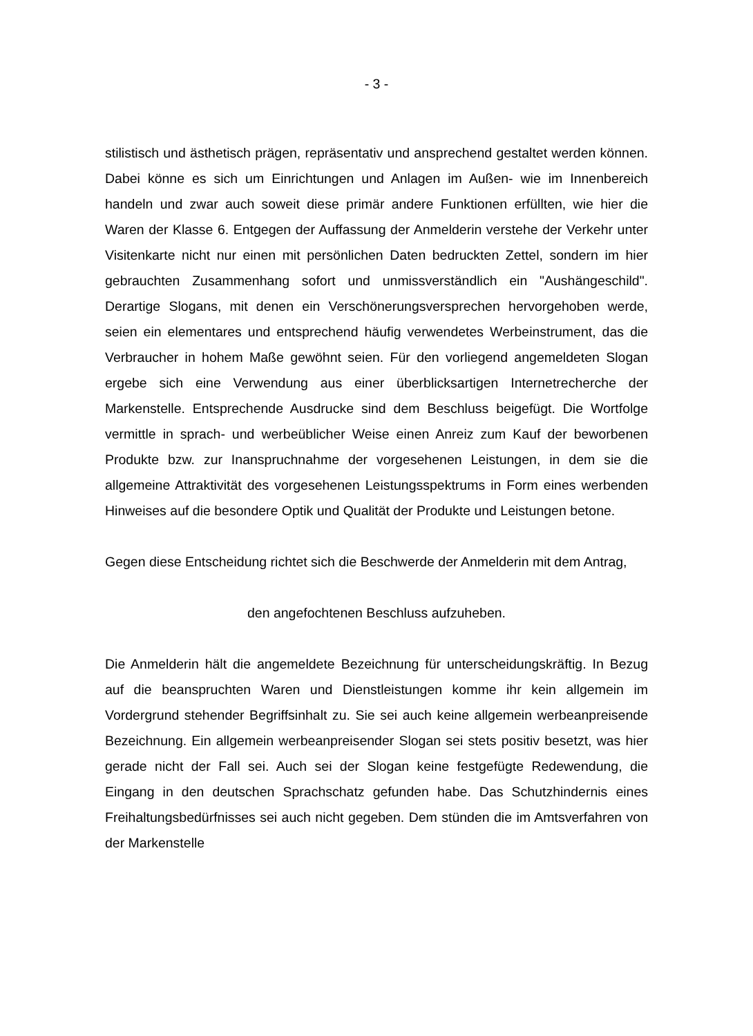- 3 -
stilistisch und ästhetisch prägen, repräsentativ und ansprechend gestaltet werden können. Dabei könne es sich um Einrichtungen und Anlagen im Außen- wie im Innenbereich handeln und zwar auch soweit diese primär andere Funktionen erfüllten, wie hier die Waren der Klasse 6. Entgegen der Auffassung der Anmelderin verstehe der Verkehr unter Visitenkarte nicht nur einen mit persönlichen Daten bedruckten Zettel, sondern im hier gebrauchten Zusammenhang sofort und unmissverständlich ein "Aushängeschild". Derartige Slogans, mit denen ein Verschönerungsversprechen hervorgehoben werde, seien ein elementares und entsprechend häufig verwendetes Werbeinstrument, das die Verbraucher in hohem Maße gewöhnt seien. Für den vorliegend angemeldeten Slogan ergebe sich eine Verwendung aus einer überblicksartigen Internetrecherche der Markenstelle. Entsprechende Ausdrucke sind dem Beschluss beigefügt. Die Wortfolge vermittle in sprach- und werbeüblicher Weise einen Anreiz zum Kauf der beworbenen Produkte bzw. zur Inanspruchnahme der vorgesehenen Leistungen, in dem sie die allgemeine Attraktivität des vorgesehenen Leistungsspektrums in Form eines werbenden Hinweises auf die besondere Optik und Qualität der Produkte und Leistungen betone.
Gegen diese Entscheidung richtet sich die Beschwerde der Anmelderin mit dem Antrag,
den angefochtenen Beschluss aufzuheben.
Die Anmelderin hält die angemeldete Bezeichnung für unterscheidungskräftig. In Bezug auf die beanspruchten Waren und Dienstleistungen komme ihr kein allgemein im Vordergrund stehender Begriffsinhalt zu. Sie sei auch keine allgemein werbeanpreisende Bezeichnung. Ein allgemein werbeanpreisender Slogan sei stets positiv besetzt, was hier gerade nicht der Fall sei. Auch sei der Slogan keine festgefügte Redewendung, die Eingang in den deutschen Sprachschatz gefunden habe. Das Schutzhindernis eines Freihaltungsbedürfnisses sei auch nicht gegeben. Dem stünden die im Amtsverfahren von der Markenstelle